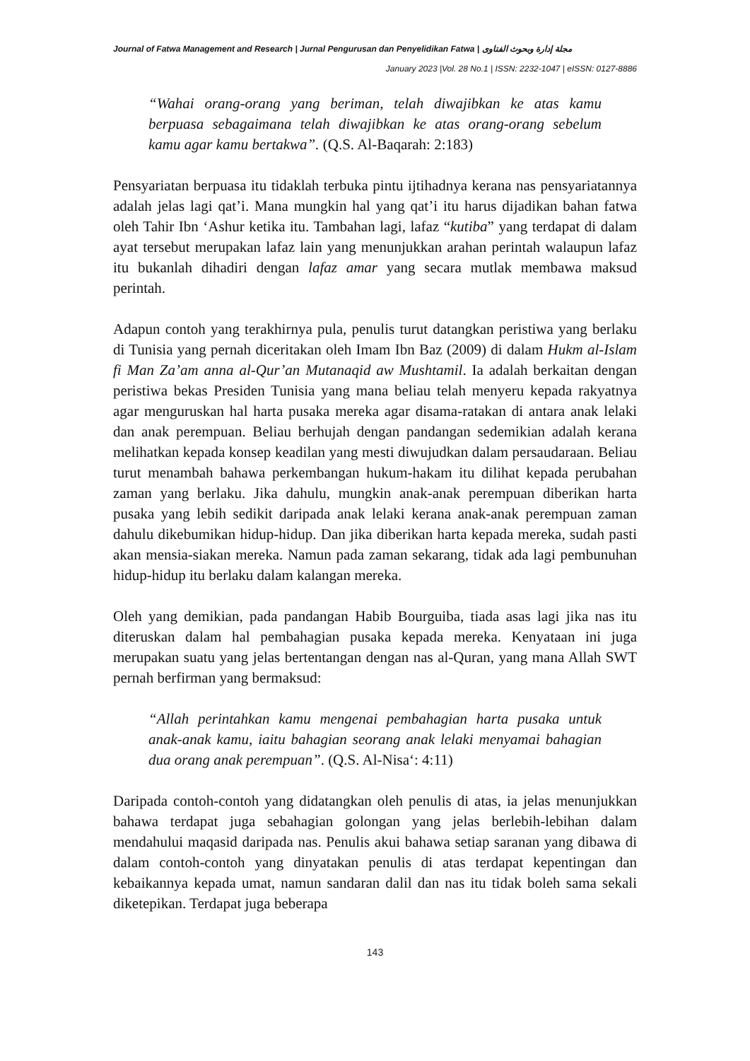Journal of Fatwa Management and Research | Jurnal Pengurusan dan Penyelidikan Fatwa | مجلة إدارة وبحوث الفتاوى
January 2023 |Vol. 28 No.1 | ISSN: 2232-1047 | eISSN: 0127-8886
“Wahai orang-orang yang beriman, telah diwajibkan ke atas kamu berpuasa sebagaimana telah diwajibkan ke atas orang-orang sebelum kamu agar kamu bertakwa”. (Q.S. Al-Baqarah: 2:183)
Pensyariatan berpuasa itu tidaklah terbuka pintu ijtihadnya kerana nas pensyariatannya adalah jelas lagi qat’i. Mana mungkin hal yang qat’i itu harus dijadikan bahan fatwa oleh Tahir Ibn ‘Ashur ketika itu. Tambahan lagi, lafaz “kutiba” yang terdapat di dalam ayat tersebut merupakan lafaz lain yang menunjukkan arahan perintah walaupun lafaz itu bukanlah dihadiri dengan lafaz amar yang secara mutlak membawa maksud perintah.
Adapun contoh yang terakhirnya pula, penulis turut datangkan peristiwa yang berlaku di Tunisia yang pernah diceritakan oleh Imam Ibn Baz (2009) di dalam Hukm al-Islam fi Man Za’am anna al-Qur’an Mutanaqid aw Mushtamil. Ia adalah berkaitan dengan peristiwa bekas Presiden Tunisia yang mana beliau telah menyeru kepada rakyatnya agar menguruskan hal harta pusaka mereka agar disama-ratakan di antara anak lelaki dan anak perempuan. Beliau berhujah dengan pandangan sedemikian adalah kerana melihatkan kepada konsep keadilan yang mesti diwujudkan dalam persaudaraan. Beliau turut menambah bahawa perkembangan hukum-hakam itu dilihat kepada perubahan zaman yang berlaku. Jika dahulu, mungkin anak-anak perempuan diberikan harta pusaka yang lebih sedikit daripada anak lelaki kerana anak-anak perempuan zaman dahulu dikebumikan hidup-hidup. Dan jika diberikan harta kepada mereka, sudah pasti akan mensia-siakan mereka. Namun pada zaman sekarang, tidak ada lagi pembunuhan hidup-hidup itu berlaku dalam kalangan mereka.
Oleh yang demikian, pada pandangan Habib Bourguiba, tiada asas lagi jika nas itu diteruskan dalam hal pembahagian pusaka kepada mereka. Kenyataan ini juga merupakan suatu yang jelas bertentangan dengan nas al-Quran, yang mana Allah SWT pernah berfirman yang bermaksud:
“Allah perintahkan kamu mengenai pembahagian harta pusaka untuk anak-anak kamu, iaitu bahagian seorang anak lelaki menyamai bahagian dua orang anak perempuan”. (Q.S. Al-Nisa‘: 4:11)
Daripada contoh-contoh yang didatangkan oleh penulis di atas, ia jelas menunjukkan bahawa terdapat juga sebahagian golongan yang jelas berlebih-lebihan dalam mendahului maqasid daripada nas. Penulis akui bahawa setiap saranan yang dibawa di dalam contoh-contoh yang dinyatakan penulis di atas terdapat kepentingan dan kebaikannya kepada umat, namun sandaran dalil dan nas itu tidak boleh sama sekali diketepikan. Terdapat juga beberapa
143